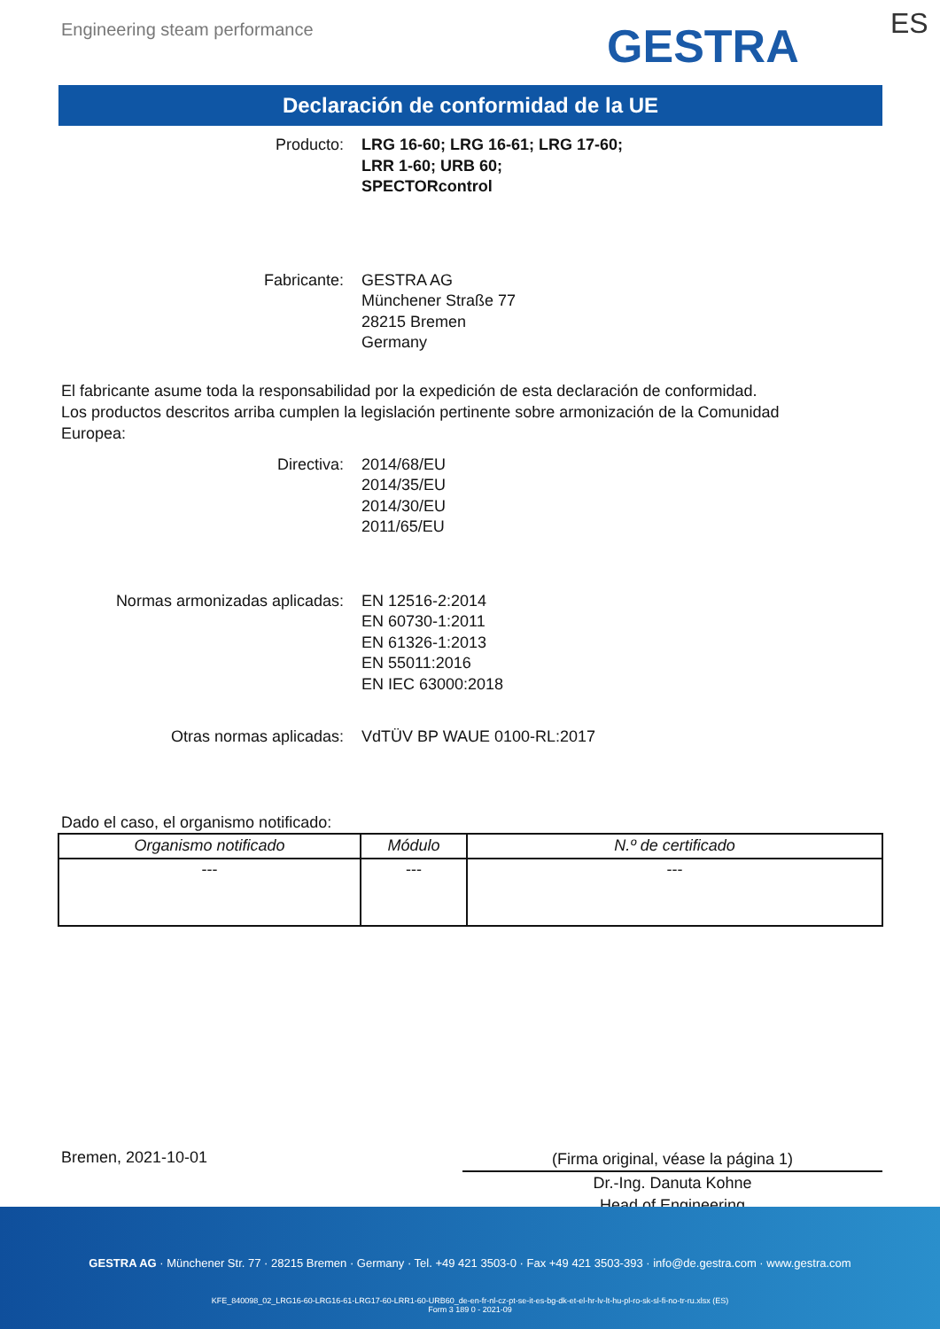Engineering steam performance GESTRA ES
Declaración de conformidad de la UE
Producto: LRG 16-60; LRG 16-61; LRG 17-60;
LRR 1-60; URB 60;
SPECTORcontrol
Fabricante: GESTRA AG
Münchener Straße 77
28215 Bremen
Germany
El fabricante asume toda la responsabilidad por la expedición de esta declaración de conformidad.
Los productos descritos arriba cumplen la legislación pertinente sobre armonización de la Comunidad Europea:
Directiva: 2014/68/EU
2014/35/EU
2014/30/EU
2011/65/EU
Normas armonizadas aplicadas: EN 12516-2:2014
EN 60730-1:2011
EN 61326-1:2013
EN 55011:2016
EN IEC 63000:2018
Otras normas aplicadas: VdTÜV BP WAUE 0100-RL:2017
Dado el caso, el organismo notificado:
| Organismo notificado | Módulo | N.º de certificado |
| --- | --- | --- |
| --- | --- | --- |
Bremen, 2021-10-01
(Firma original, véase la página 1)
Dr.-Ing. Danuta Kohne
Head of Engineering
GESTRA AG · Münchener Str. 77 · 28215 Bremen · Germany · Tel. +49 421 3503-0 · Fax +49 421 3503-393 · info@de.gestra.com · www.gestra.com
KFE_840098_02_LRG16-60-LRG16-61-LRG17-60-LRR1-60-URB60_de-en-fr-nl-cz-pt-se-it-es-bg-dk-et-el-hr-lv-lt-hu-pl-ro-sk-sl-fi-no-tr-ru.xlsx (ES)
Form 3 189 0 - 2021-09